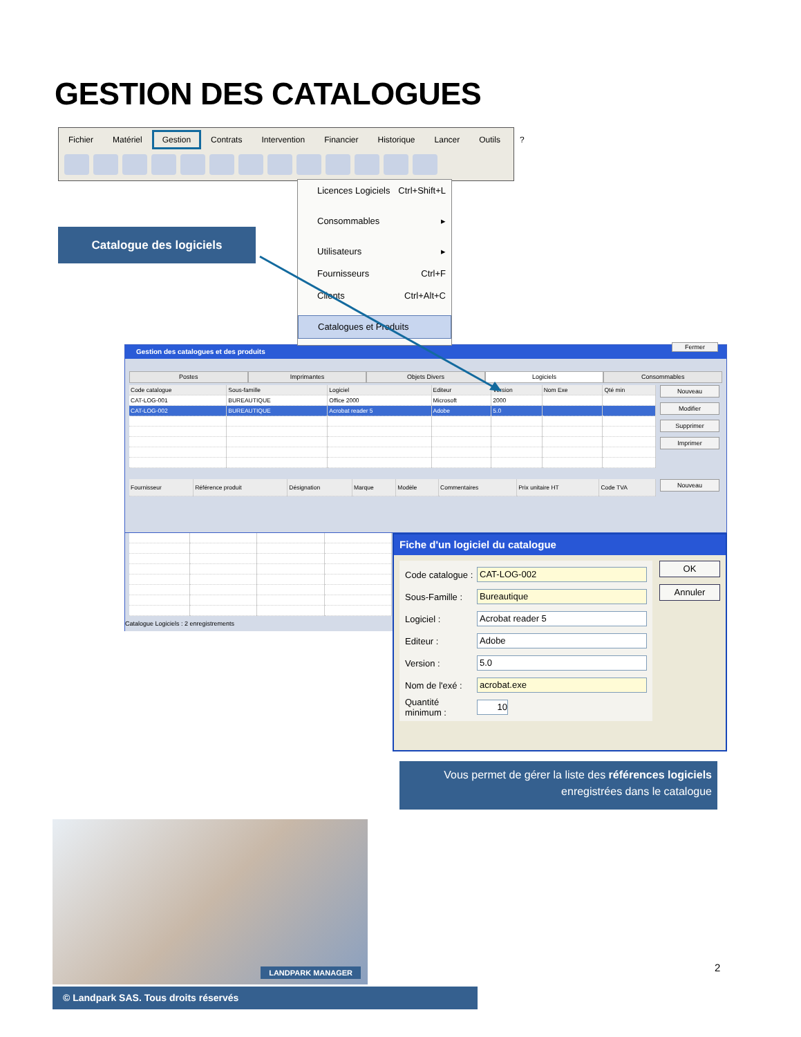GESTION DES CATALOGUES
Fichier Matériel Gestion Contrats Intervention Financier Historique Lancer Outils ?
Catalogue des logiciels
Licences Logiciels Ctrl+Shift+L
Consommables ▸
Utilisateurs ▸
Fournisseurs Ctrl+F
Clients Ctrl+Alt+C
Catalogues et Produits
Gestion des catalogues et des produits
Fermer
Postes Imprimantes Objets Divers Logiciels Consommables
| Code catalogue | Sous-famille | Logiciel | Editeur | Version | Nom Exe | Qté min |
| --- | --- | --- | --- | --- | --- | --- |
| CAT-LOG-001 | BUREAUTIQUE | Office 2000 | Microsoft | 2000 | | |
| CAT-LOG-002 | BUREAUTIQUE | Acrobat reader 5 | Adobe | 5.0 | | |
Nouveau
Modifier
Supprimer
Imprimer
| Fournisseur | Référence produit | Désignation | Marque | Modèle | Commentaires | Prix unitaire HT | Code TVA |
| --- | --- | --- | --- | --- | --- | --- | --- |
Nouveau
Catalogue Logiciels : 2 enregistrements
Fiche d'un logiciel du catalogue
Code catalogue : CAT-LOG-002
Sous-Famille : Bureautique
Logiciel : Acrobat reader 5
Editeur : Adobe
Version : 5.0
Nom de l'exé : acrobat.exe
Quantité minimum : 10
OK
Annuler
Vous permet de gérer la liste des références logiciels
enregistrées dans le catalogue
LANDPARK MANAGER
2
© Landpark SAS. Tous droits réservés